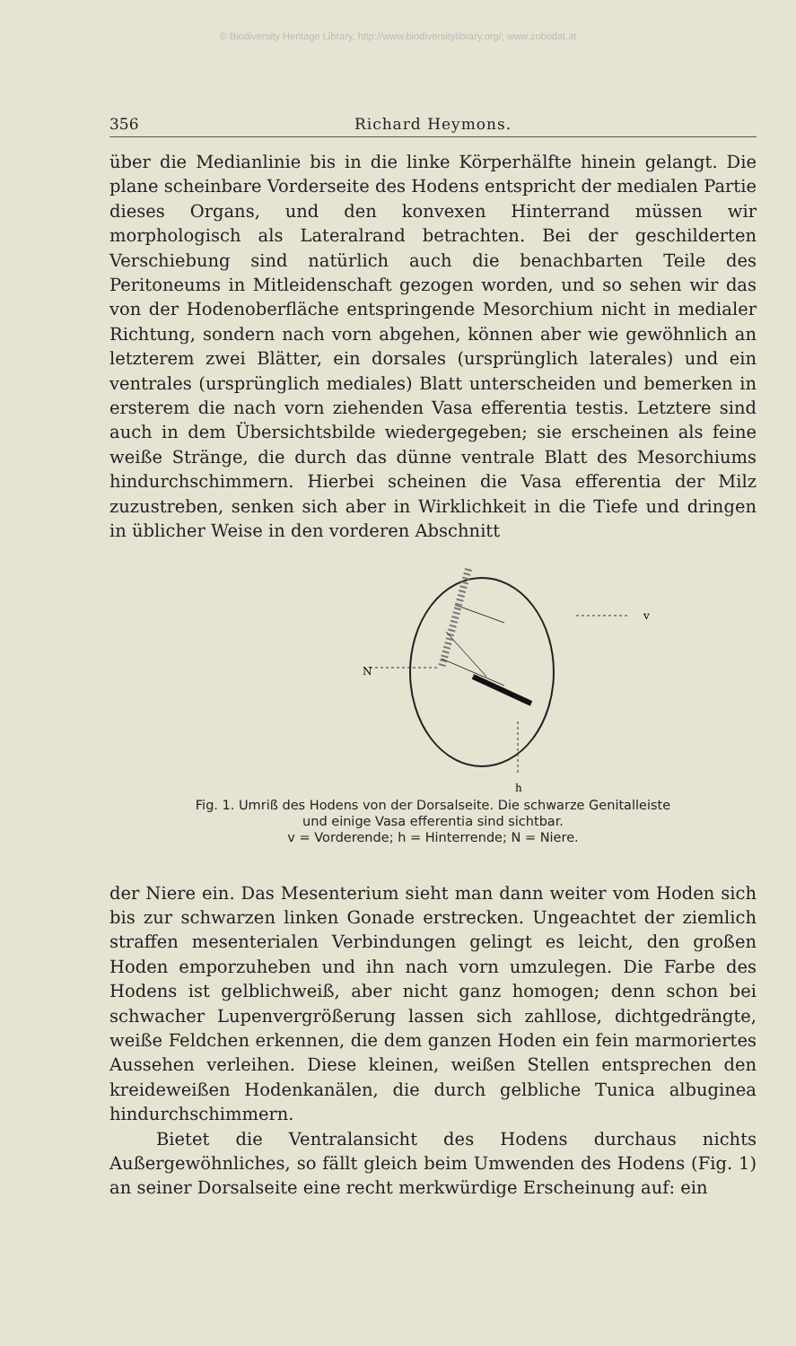© Biodiversity Heritage Library, http://www.biodiversitylibrary.org/; www.zobodat.at
356 Richard Heymons.
über die Medianlinie bis in die linke Körperhälfte hinein gelangt. Die plane scheinbare Vorderseite des Hodens entspricht der medialen Partie dieses Organs, und den konvexen Hinterrand müssen wir morphologisch als Lateralrand betrachten. Bei der geschilderten Verschiebung sind natürlich auch die benachbarten Teile des Peritoneums in Mitleidenschaft gezogen worden, und so sehen wir das von der Hodenoberfläche entspringende Mesorchium nicht in medialer Richtung, sondern nach vorn abgehen, können aber wie gewöhnlich an letzterem zwei Blätter, ein dorsales (ursprünglich laterales) und ein ventrales (ursprünglich mediales) Blatt unterscheiden und bemerken in ersterem die nach vorn ziehenden Vasa efferentia testis. Letztere sind auch in dem Übersichtsbilde wiedergegeben; sie erscheinen als feine weiße Stränge, die durch das dünne ventrale Blatt des Mesorchiums hindurchschimmern. Hierbei scheinen die Vasa efferentia der Milz zuzustreben, senken sich aber in Wirklichkeit in die Tiefe und dringen in üblicher Weise in den vorderen Abschnitt
N
v
h
Fig. 1. Umriß des Hodens von der Dorsalseite. Die schwarze Genitalleiste
und einige Vasa efferentia sind sichtbar.
v = Vorderende; h = Hinterrende; N = Niere.
der Niere ein. Das Mesenterium sieht man dann weiter vom Hoden sich bis zur schwarzen linken Gonade erstrecken. Ungeachtet der ziemlich straffen mesenterialen Verbindungen gelingt es leicht, den großen Hoden emporzuheben und ihn nach vorn umzulegen. Die Farbe des Hodens ist gelblichweiß, aber nicht ganz homogen; denn schon bei schwacher Lupenvergrößerung lassen sich zahllose, dichtgedrängte, weiße Feldchen erkennen, die dem ganzen Hoden ein fein marmoriertes Aussehen verleihen. Diese kleinen, weißen Stellen entsprechen den kreideweißen Hodenkanälen, die durch gelbliche Tunica albuginea hindurchschimmern.
Bietet die Ventralansicht des Hodens durchaus nichts Außergewöhnliches, so fällt gleich beim Umwenden des Hodens (Fig. 1) an seiner Dorsalseite eine recht merkwürdige Erscheinung auf: ein